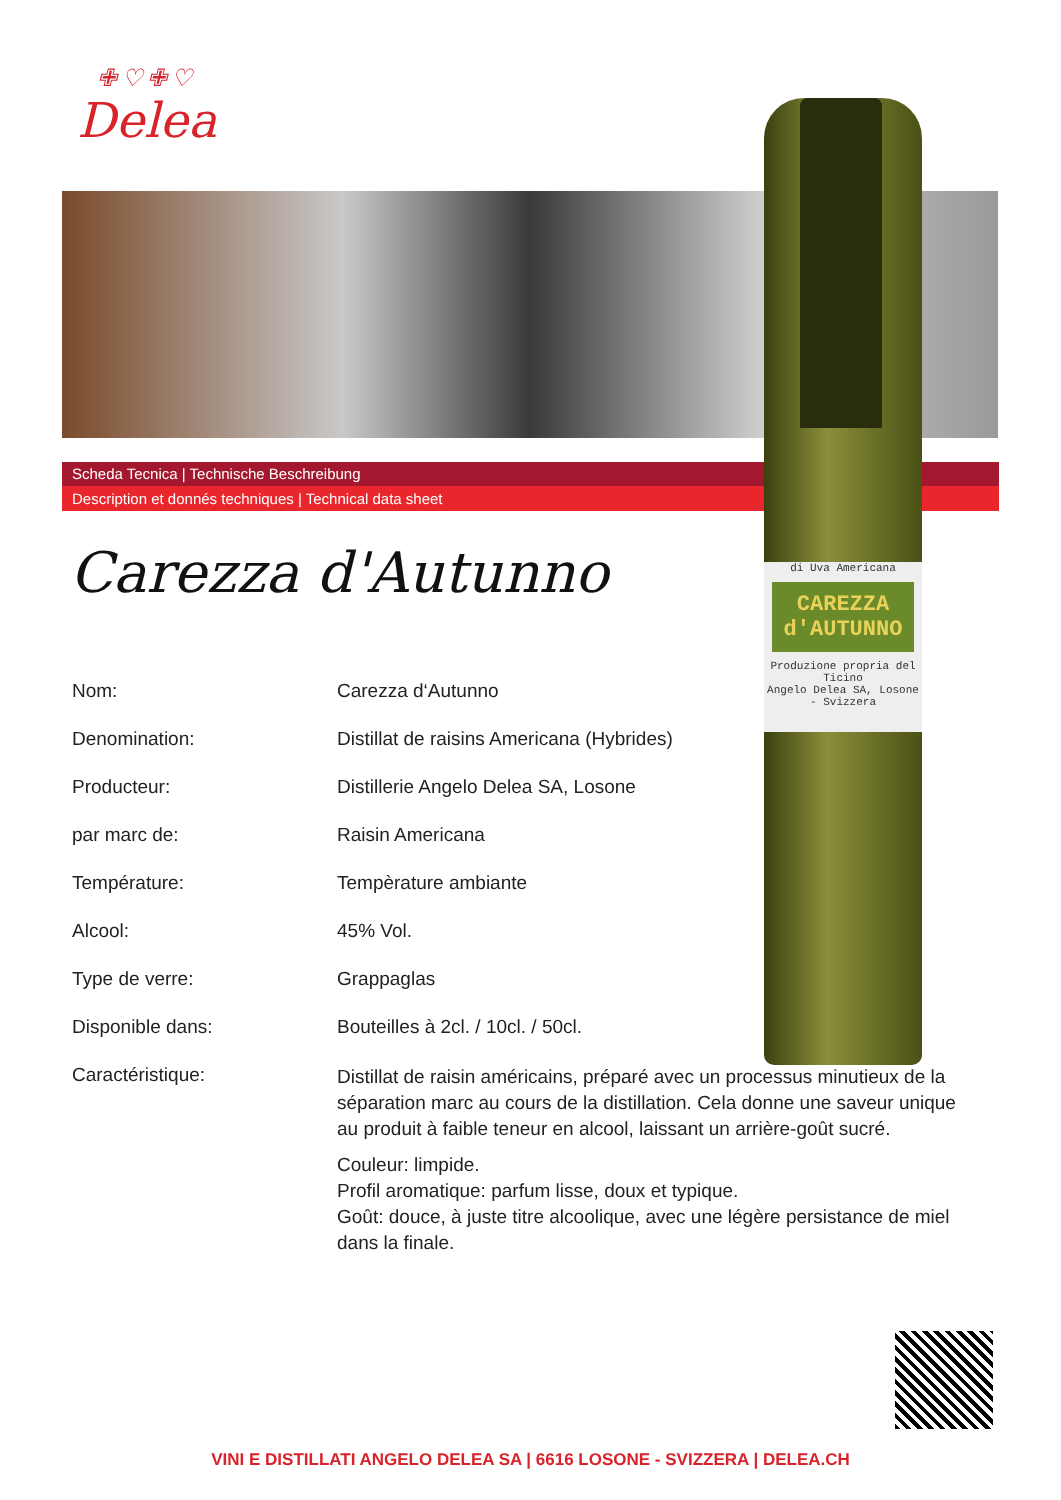✙♡✙♡
Delea
Scheda Tecnica | Technische Beschreibung
Description et donnés techniques | Technical data sheet
di Uva Americana
CAREZZA d'AUTUNNO
Produzione propria del Ticino
Angelo Delea SA, Losone - Svizzera
Carezza d'Autunno
| Nom: | Carezza d‘Autunno |
| Denomination: | Distillat de raisins Americana (Hybrides) |
| Producteur: | Distillerie Angelo Delea SA, Losone |
| par marc de: | Raisin Americana |
| Température: | Tempèrature ambiante |
| Alcool: | 45% Vol. |
| Type de verre: | Grappaglas |
| Disponible dans: | Bouteilles à 2cl. / 10cl. / 50cl. |
| Caractéristique: | Distillat de raisin américains, préparé avec un processus minutieux de la séparation marc au cours de la distillation. Cela donne une saveur unique au produit à faible teneur en alcool, laissant un arrière-goût sucré. Couleur: limpide. Profil aromatique: parfum lisse, doux et typique. Goût: douce, à juste titre alcoolique, avec une légère persistance de miel dans la finale. |
VINI E DISTILLATI ANGELO DELEA SA | 6616 LOSONE - SVIZZERA | DELEA.CH